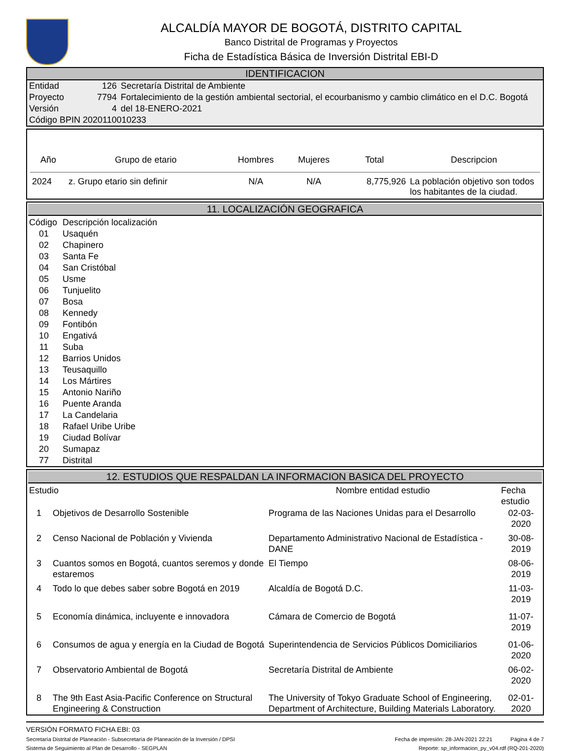ALCALDÍA MAYOR DE BOGOTÁ, DISTRITO CAPITAL
Banco Distrital de Programas y Proyectos
Ficha de Estadística Básica de Inversión Distrital EBI-D
IDENTIFICACION
| Entidad | 126 | Secretaría Distrital de Ambiente |
| Proyecto | 7794 | Fortalecimiento de la gestión ambiental sectorial, el ecourbanismo y cambio climático en el D.C. Bogotá |
| Versión | 4 | del 18-ENERO-2021 |
| Código BPIN 2020110010233 | | |
| Año | Grupo de etario | Hombres | Mujeres | Total | Descripcion |
| --- | --- | --- | --- | --- | --- |
| 2024 | z. Grupo etario sin definir | N/A | N/A | 8,775,926 | La población objetivo son todos los habitantes de la ciudad. |
11. LOCALIZACIÓN GEOGRAFICA
| Código | Descripción localización |
| 01 | Usaquén |
| 02 | Chapinero |
| 03 | Santa Fe |
| 04 | San Cristóbal |
| 05 | Usme |
| 06 | Tunjuelito |
| 07 | Bosa |
| 08 | Kennedy |
| 09 | Fontibón |
| 10 | Engativá |
| 11 | Suba |
| 12 | Barrios Unidos |
| 13 | Teusaquillo |
| 14 | Los Mártires |
| 15 | Antonio Nariño |
| 16 | Puente Aranda |
| 17 | La Candelaria |
| 18 | Rafael Uribe Uribe |
| 19 | Ciudad Bolívar |
| 20 | Sumapaz |
| 77 | Distrital |
12. ESTUDIOS QUE RESPALDAN LA INFORMACION BASICA DEL PROYECTO
| Estudio | | Nombre entidad estudio | Fecha estudio |
| --- | --- | --- | --- |
| 1 | Objetivos de Desarrollo Sostenible | Programa de las Naciones Unidas para el Desarrollo | 02-03-2020 |
| 2 | Censo Nacional de Población y Vivienda | Departamento Administrativo Nacional de Estadística - DANE | 30-08-2019 |
| 3 | Cuantos somos en Bogotá, cuantos seremos y donde estaremos | El Tiempo | 08-06-2019 |
| 4 | Todo lo que debes saber sobre Bogotá en 2019 | Alcaldía de Bogotá D.C. | 11-03-2019 |
| 5 | Economía dinámica, incluyente e innovadora | Cámara de Comercio de Bogotá | 11-07-2019 |
| 6 | Consumos de agua y energía en la Ciudad de Bogotá | Superintendencia de Servicios Públicos Domiciliarios | 01-06-2020 |
| 7 | Observatorio Ambiental de Bogotá | Secretaría Distrital de Ambiente | 06-02-2020 |
| 8 | The 9th East Asia-Pacific Conference on Structural Engineering & Construction | The University of Tokyo Graduate School of Engineering, Department of Architecture, Building Materials Laboratory. | 02-01-2020 |
VERSIÓN FORMATO FICHA EBI: 03
Secretaría Distrital de Planeación - Subsecretaría de Planeación de la Inversión / DPSI Fecha de impresión: 28-JAN-2021 22:21 Página 4 de 7
Sistema de Seguimiento al Plan de Desarrollo - SEGPLAN Reporte: sp_informacion_py_v04.rdf (RQ-201-2020)